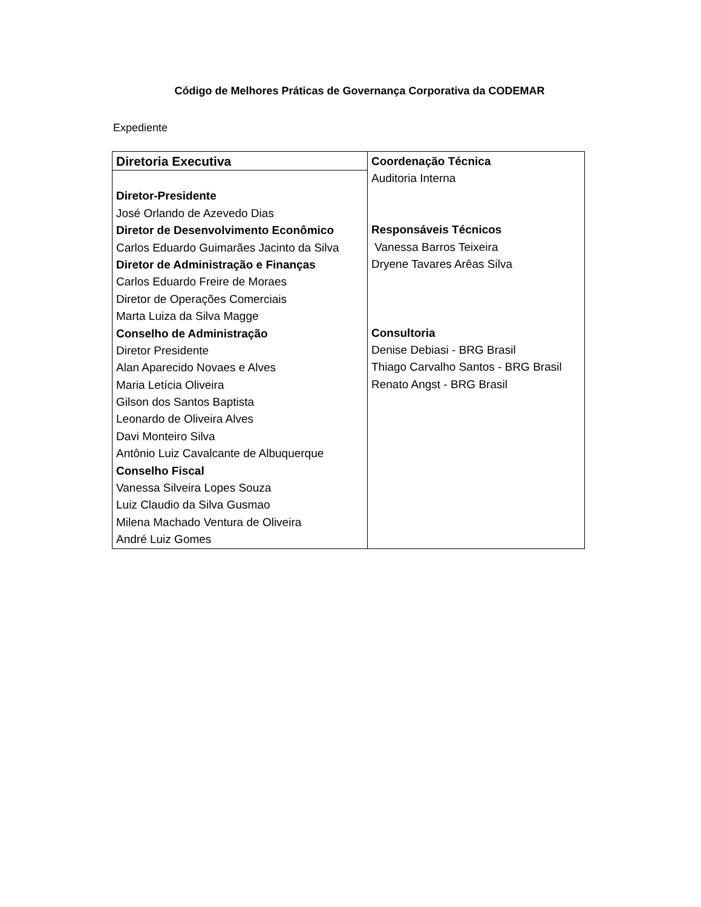Código de Melhores Práticas de Governança Corporativa da CODEMAR
Expediente
| Diretoria Executiva Diretor-Presidente José Orlando de Azevedo Dias Diretor de Desenvolvimento Econômico Carlos Eduardo Guimarães Jacinto da Silva Diretor de Administração e Finanças Carlos Eduardo Freire de Moraes Diretor de Operações Comerciais Marta Luiza da Silva Magge Conselho de Administração Diretor Presidente Alan Aparecido Novaes e Alves Maria Letícia Oliveira Gilson dos Santos Baptista Leonardo de Oliveira Alves Davi Monteiro Silva Antônio Luiz Cavalcante de Albuquerque Conselho Fiscal Vanessa Silveira Lopes Souza Luiz Claudio da Silva Gusmao Milena Machado Ventura de Oliveira André Luiz Gomes | Coordenação Técnica Auditoria Interna Responsáveis Técnicos Vanessa Barros Teixeira Dryene Tavares Arêas Silva Consultoria Denise Debiasi - BRG Brasil Thiago Carvalho Santos - BRG Brasil Renato Angst - BRG Brasil |